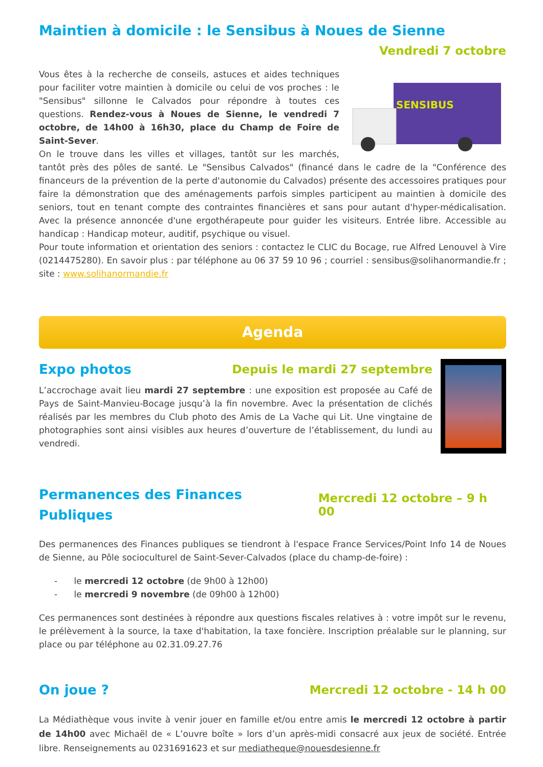Maintien à domicile : le Sensibus à Noues de Sienne
Vendredi 7 octobre
SENSIBUS
Vous êtes à la recherche de conseils, astuces et aides techniques pour faciliter votre maintien à domicile ou celui de vos proches : le "Sensibus" sillonne le Calvados pour répondre à toutes ces questions. Rendez-vous à Noues de Sienne, le vendredi 7 octobre, de 14h00 à 16h30, place du Champ de Foire de Saint-Sever.
On le trouve dans les villes et villages, tantôt sur les marchés, tantôt près des pôles de santé. Le "Sensibus Calvados" (financé dans le cadre de la "Conférence des financeurs de la prévention de la perte d'autonomie du Calvados) présente des accessoires pratiques pour faire la démonstration que des aménagements parfois simples participent au maintien à domicile des seniors, tout en tenant compte des contraintes financières et sans pour autant d'hyper-médicalisation. Avec la présence annoncée d'une ergothérapeute pour guider les visiteurs. Entrée libre. Accessible au handicap : Handicap moteur, auditif, psychique ou visuel.
Pour toute information et orientation des seniors : contactez le CLIC du Bocage, rue Alfred Lenouvel à Vire (0214475280). En savoir plus : par téléphone au 06 37 59 10 96 ; courriel : sensibus@solihanormandie.fr ; site : www.solihanormandie.fr
Agenda
Expo photos
Depuis le mardi 27 septembre
L’accrochage avait lieu mardi 27 septembre : une exposition est proposée au Café de Pays de Saint-Manvieu-Bocage jusqu’à la fin novembre. Avec la présentation de clichés réalisés par les membres du Club photo des Amis de La Vache qui Lit. Une vingtaine de photographies sont ainsi visibles aux heures d’ouverture de l’établissement, du lundi au vendredi.
Permanences des Finances Publiques
Mercredi 12 octobre – 9 h 00
Des permanences des Finances publiques se tiendront à l'espace France Services/Point Info 14 de Noues de Sienne, au Pôle socioculturel de Saint-Sever-Calvados (place du champ-de-foire) :
- le mercredi 12 octobre (de 9h00 à 12h00)
- le mercredi 9 novembre (de 09h00 à 12h00)
Ces permanences sont destinées à répondre aux questions fiscales relatives à : votre impôt sur le revenu, le prélèvement à la source, la taxe d'habitation, la taxe foncière. Inscription préalable sur le planning, sur place ou par téléphone au 02.31.09.27.76
On joue ?
Mercredi 12 octobre - 14 h 00
La Médiathèque vous invite à venir jouer en famille et/ou entre amis le mercredi 12 octobre à partir de 14h00 avec Michaël de « L’ouvre boîte » lors d’un après-midi consacré aux jeux de société. Entrée libre. Renseignements au 0231691623 et sur mediatheque@nouesdesienne.fr